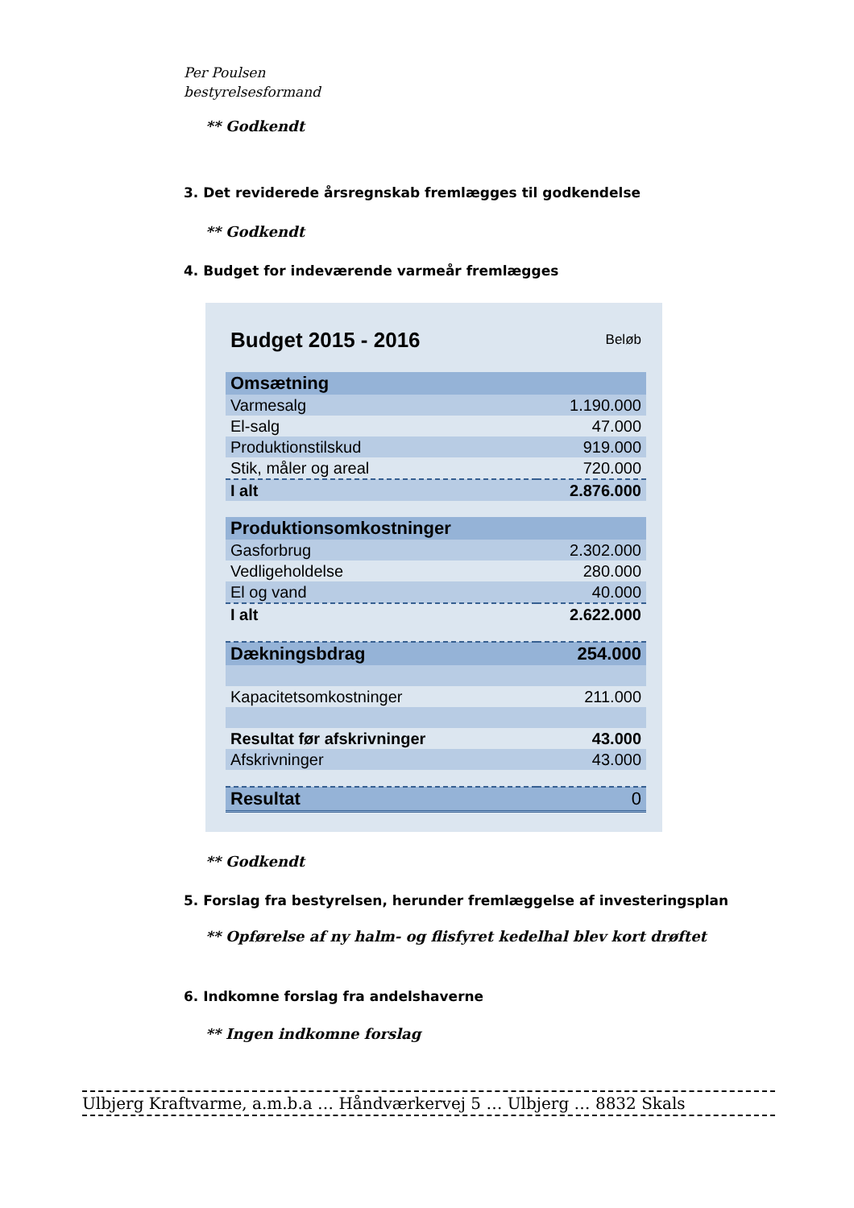Per Poulsen
bestyrelsesformand
** Godkendt
3. Det reviderede årsregnskab fremlægges til godkendelse
** Godkendt
4. Budget for indeværende varmeår fremlægges
| Budget 2015 - 2016 | Beløb |
| Omsætning | |
| Varmesalg | 1.190.000 |
| El-salg | 47.000 |
| Produktionstilskud | 919.000 |
| Stik, måler og areal | 720.000 |
| I alt | 2.876.000 |
| Produktionsomkostninger | |
| Gasforbrug | 2.302.000 |
| Vedligeholdelse | 280.000 |
| El og vand | 40.000 |
| I alt | 2.622.000 |
| Dækningsbdrag | 254.000 |
| Kapacitetsomkostninger | 211.000 |
| Resultat før afskrivninger | 43.000 |
| Afskrivninger | 43.000 |
| Resultat | 0 |
** Godkendt
5. Forslag fra bestyrelsen, herunder fremlæggelse af investeringsplan
** Opførelse af ny halm- og flisfyret kedelhal blev kort drøftet
6. Indkomne forslag fra andelshaverne
** Ingen indkomne forslag
Ulbjerg Kraftvarme, a.m.b.a … Håndværkervej 5 … Ulbjerg … 8832 Skals